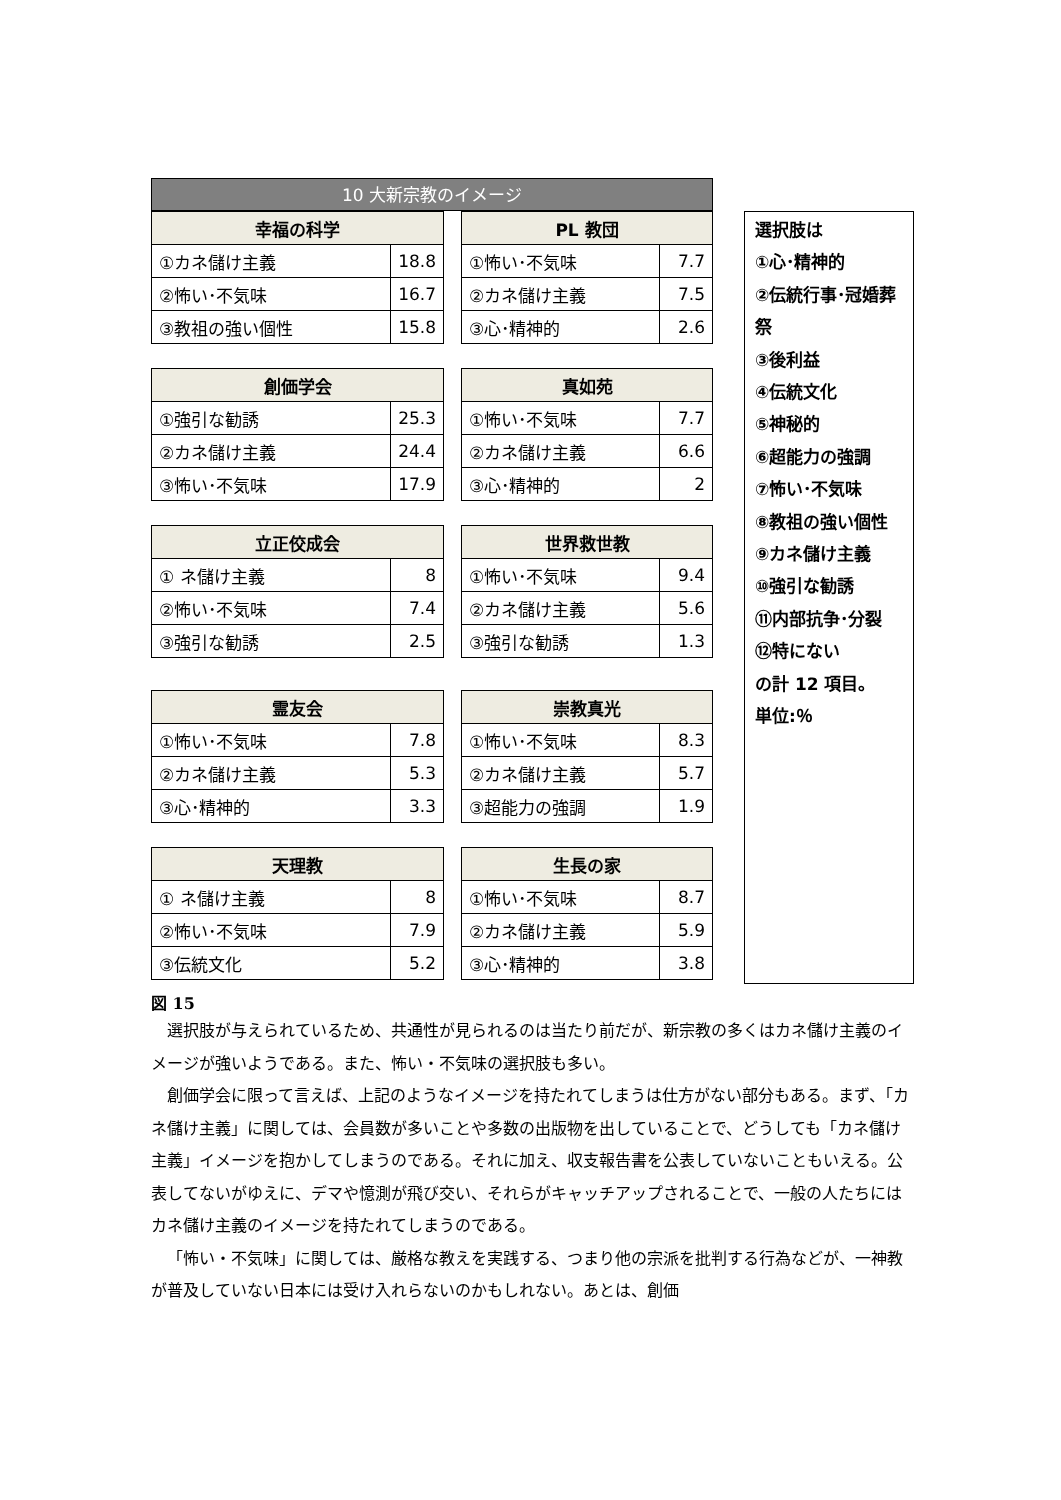10 大新宗教のイメージ
| 幸福の科学 | |
| --- | --- |
| ①カネ儲け主義 | 18.8 |
| ②怖い･不気味 | 16.7 |
| ③教祖の強い個性 | 15.8 |
| PL 教団 | |
| --- | --- |
| ①怖い･不気味 | 7.7 |
| ②カネ儲け主義 | 7.5 |
| ③心･精神的 | 2.6 |
| 創価学会 | |
| --- | --- |
| ①強引な勧誘 | 25.3 |
| ②カネ儲け主義 | 24.4 |
| ③怖い･不気味 | 17.9 |
| 真如苑 | |
| --- | --- |
| ①怖い･不気味 | 7.7 |
| ②カネ儲け主義 | 6.6 |
| ③心･精神的 | 2 |
| 立正佼成会 | |
| --- | --- |
| ① ネ儲け主義 | 8 |
| ②怖い･不気味 | 7.4 |
| ③強引な勧誘 | 2.5 |
| 世界救世教 | |
| --- | --- |
| ①怖い･不気味 | 9.4 |
| ②カネ儲け主義 | 5.6 |
| ③強引な勧誘 | 1.3 |
| 霊友会 | |
| --- | --- |
| ①怖い･不気味 | 7.8 |
| ②カネ儲け主義 | 5.3 |
| ③心･精神的 | 3.3 |
| 崇教真光 | |
| --- | --- |
| ①怖い･不気味 | 8.3 |
| ②カネ儲け主義 | 5.7 |
| ③超能力の強調 | 1.9 |
| 天理教 | |
| --- | --- |
| ① ネ儲け主義 | 8 |
| ②怖い･不気味 | 7.9 |
| ③伝統文化 | 5.2 |
| 生長の家 | |
| --- | --- |
| ①怖い･不気味 | 8.7 |
| ②カネ儲け主義 | 5.9 |
| ③心･精神的 | 3.8 |
選択肢は
①心･精神的
②伝統行事･冠婚葬祭
③後利益
④伝統文化
⑤神秘的
⑥超能力の強調
⑦怖い･不気味
⑧教祖の強い個性
⑨カネ儲け主義
⑩強引な勧誘
⑪内部抗争･分裂
⑫特にない
の計 12 項目。
単位:％
図 15
選択肢が与えられているため、共通性が見られるのは当たり前だが、新宗教の多くはカネ儲け主義のイメージが強いようである。また、怖い・不気味の選択肢も多い。
創価学会に限って言えば、上記のようなイメージを持たれてしまうは仕方がない部分もある。まず、「カネ儲け主義」に関しては、会員数が多いことや多数の出版物を出していることで、どうしても「カネ儲け主義」イメージを抱かしてしまうのである。それに加え、収支報告書を公表していないこともいえる。公表してないがゆえに、デマや憶測が飛び交い、それらがキャッチアップされることで、一般の人たちにはカネ儲け主義のイメージを持たれてしまうのである。
「怖い・不気味」に関しては、厳格な教えを実践する、つまり他の宗派を批判する行為などが、一神教が普及していない日本には受け入れらないのかもしれない。あとは、創価